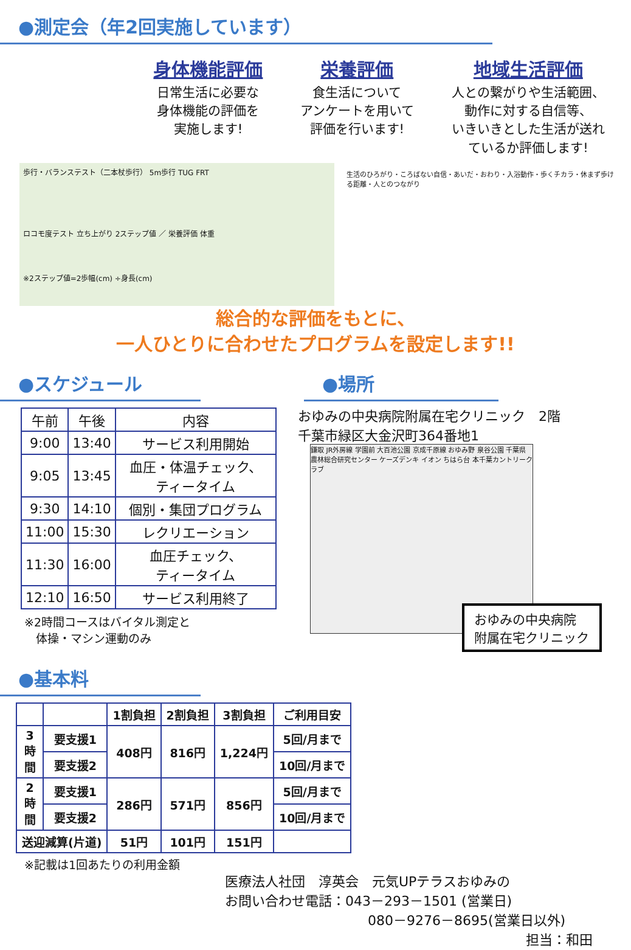●測定会（年2回実施しています）
身体機能評価
日常生活に必要な
身体機能の評価を
実施します!
栄養評価
食生活について
アンケートを用いて
評価を行います!
地域生活評価
人との繋がりや生活範囲、
動作に対する自信等、
いきいきとした生活が送れ
ているか評価します!
歩行・バランステスト（二本杖歩行） 5m歩行 TUG FRT
ロコモ度テスト 立ち上がり 2ステップ値 ／ 栄養評価 体重
※2ステップ値=2歩幅(cm) ÷身長(cm)
生活のひろがり・ころばない自信・あいだ・おわり・入浴動作・歩くチカラ・休まず歩ける距離・人とのつながり
総合的な評価をもとに、
一人ひとりに合わせたプログラムを設定します!!
●スケジュール
| 午前 | 午後 | 内容 |
| --- | --- | --- |
| 9:00 | 13:40 | サービス利用開始 |
| 9:05 | 13:45 | 血圧・体温チェック、 ティータイム |
| 9:30 | 14:10 | 個別・集団プログラム |
| 11:00 | 15:30 | レクリエーション |
| 11:30 | 16:00 | 血圧チェック、 ティータイム |
| 12:10 | 16:50 | サービス利用終了 |
※2時間コースはバイタル測定と
　体操・マシン運動のみ
●場所
おゆみの中央病院附属在宅クリニック　2階
千葉市緑区大金沢町364番地1
鎌取 JR外房線 学園前 大百池公園 京成千原線 おゆみ野 泉谷公園 千葉県農林総合研究センター ケーズデンキ イオン ちはら台 本千葉カントリークラブ
おゆみの中央病院
附属在宅クリニック
●基本料
| | | 1割負担 | 2割負担 | 3割負担 | ご利用目安 |
| --- | --- | --- | --- | --- | --- |
| 3 時 間 | 要支援1 | 408円 | 816円 | 1,224円 | 5回/月まで |
| | 要支援2 | | | | 10回/月まで |
| 2 時 間 | 要支援1 | 286円 | 571円 | 856円 | 5回/月まで |
| | 要支援2 | | | | 10回/月まで |
| 送迎減算(片道) | | 51円 | 101円 | 151円 | |
※記載は1回あたりの利用金額
医療法人社団　淳英会　元気UPテラスおゆみの
お問い合わせ電話：043－293－1501 (営業日)
080－9276－8695(営業日以外)
担当：和田